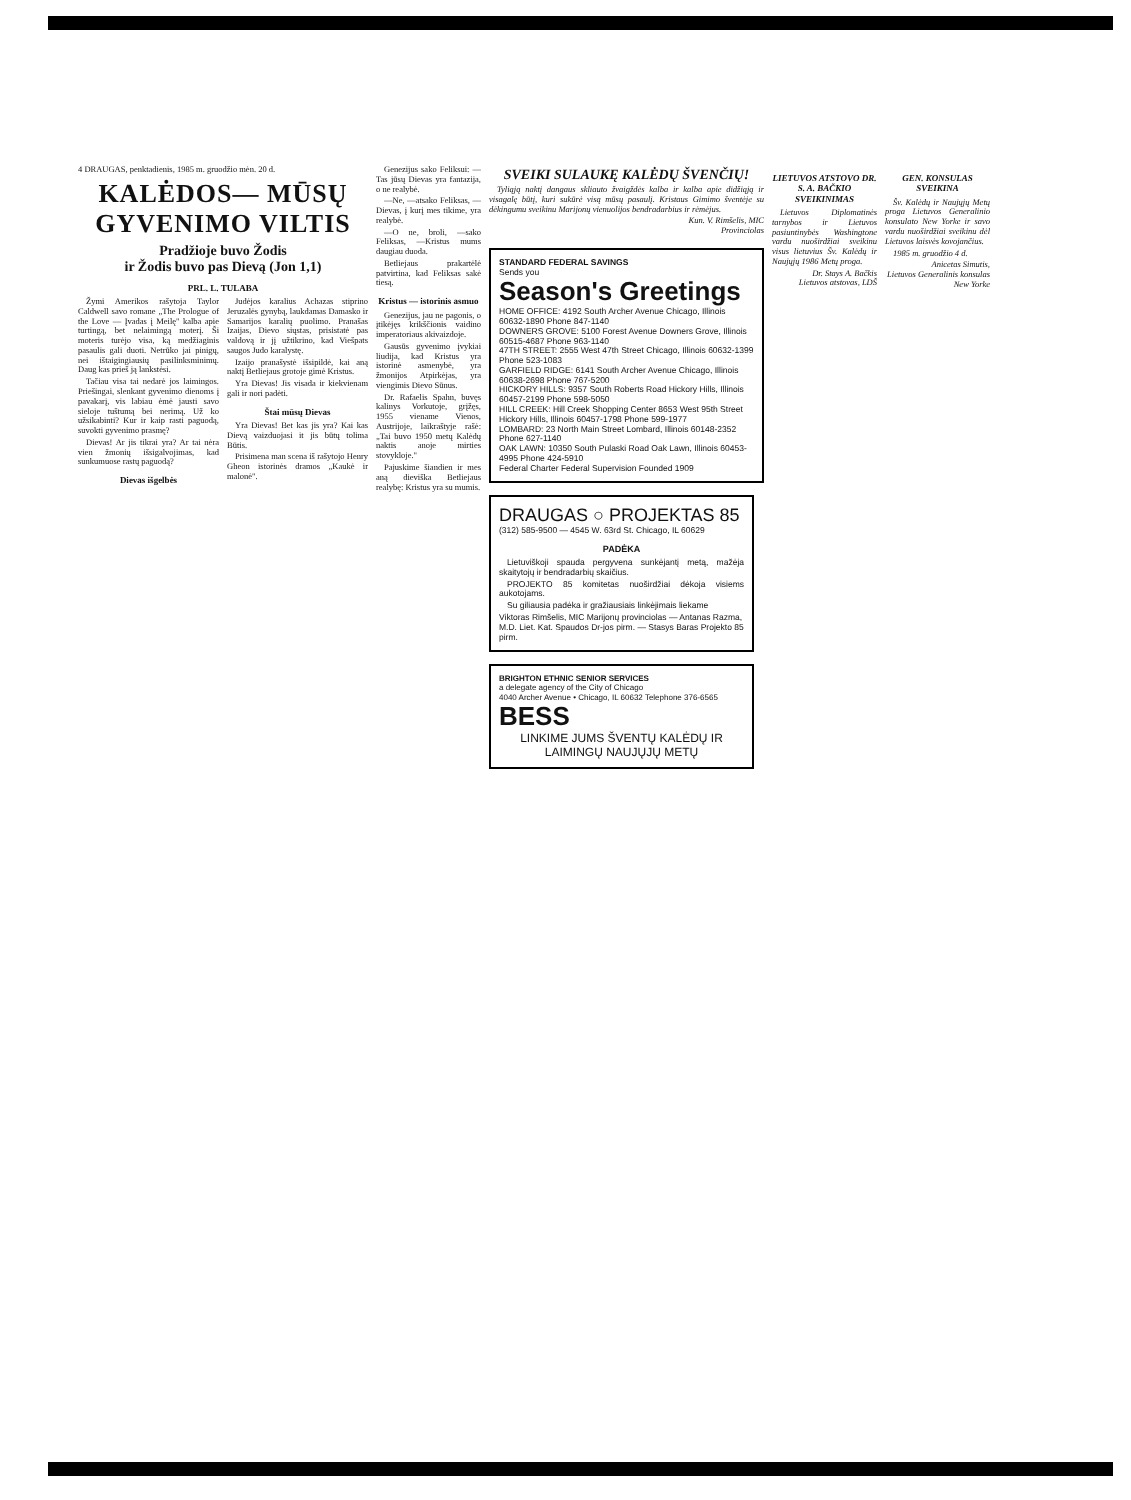4 DRAUGAS, penktadienis, 1985 m. gruodžio mėn. 20 d.
KALĖDOS— MŪSŲ GYVENIMO VILTIS
Pradžioje buvo Žodis
ir Žodis buvo pas Dievą (Jon 1,1)
PRL. L. TULABA
Žymi Amerikos rašytoja Taylor Caldwell savo romane „The Prologue of the Love — Įvadas į Meilę" kalba apie turtingą, bet nelaimingą moterį. Ši moteris turėjo visa, ką medžiaginis pasaulis gali duoti. Netrūko jai pinigų, nei ištaigingiausių pasilinksminimų. Daug kas prieš ją lankstėsi.
Tačiau visa tai nedarė jos laimingos. Priešingai, slenkant gyvenimo dienoms į pavakarį, vis labiau ėmė jausti savo sieloje tuštumą bei nerimą. Už ko užsikabinti? Kur ir kaip rasti paguodą, suvokti gyvenimo prasmę?
Dievas! Ar jis tikrai yra? Ar tai nėra vien žmonių išsigalvojimas, kad sunkumuose rastų paguodą?
Dievas išgelbės
Judėjos karalius Achazas stiprino Jeruzalės gynybą, laukdamas Damasko ir Samarijos karalių puolimo. Pranašas Izaijas, Dievo siųstas, prisistatė pas valdovą ir jį užtikrino, kad Viešpats saugos Judo karalystę.
Izaijo pranašystė išsipildė, kai aną naktį Betliejaus grotoje gimė Kristus.
Yra Dievas! Jis visada ir kiekvienam gali ir nori padėti.
Štai mūsų Dievas
Yra Dievas! Bet kas jis yra? Kai kas Dievą vaizduojasi it jis būtų tolima Būtis.
Prisimena man scena iš rašytojo Henry Gheon istorinės dramos „Kaukė ir malonė".
Genezijus sako Feliksui: — Tas jūsų Dievas yra fantazija, o ne realybė.
—Ne, —atsako Feliksas, — Dievas, į kurį mes tikime, yra realybė.
—O ne, broli, —sako Feliksas, —Kristus mums daugiau duoda.
Betliejaus prakartėlė patvirtina, kad Feliksas sakė tiesą.
Kristus — istorinis asmuo
Genezijus, jau ne pagonis, o įtikėjęs krikščionis vaidino imperatoriaus akivaizdoje.
Gausūs gyvenimo įvykiai liudija, kad Kristus yra istorinė asmenybė, yra žmonijos Atpirkėjas, yra viengimis Dievo Sūnus.
Dr. Rafaelis Spahn, buvęs kalinys Vorkutoje, grįžęs, 1955 viename Vienos, Austrijoje, laikraštyje rašė: „Tai buvo 1950 metų Kalėdų naktis anoje mirties stovykloje."
Pajuskime šiandien ir mes aną dieviška Betliejaus realybę: Kristus yra su mumis.
SVEIKI SULAUKĘ KALĖDŲ ŠVENČIŲ!
Tyliąją naktį dangaus skliauto žvaigždės kalba ir kalba apie didžiąją ir visagalę būtį, kuri sukūrė visą mūsų pasaulį. Kristaus Gimimo šventėje su dėkingumu sveikinu Marijonų vienuolijos bendradarbius ir rėmėjus.
Kun. V. Rimšelis, MIC
Provinciolas
STANDARD FEDERAL SAVINGS
Sends you
Season's Greetings
HOME OFFICE: 4192 South Archer Avenue Chicago, Illinois 60632-1890 Phone 847-1140
DOWNERS GROVE: 5100 Forest Avenue Downers Grove, Illinois 60515-4687 Phone 963-1140
47TH STREET: 2555 West 47th Street Chicago, Illinois 60632-1399 Phone 523-1083
GARFIELD RIDGE: 6141 South Archer Avenue Chicago, Illinois 60638-2698 Phone 767-5200
HICKORY HILLS: 9357 South Roberts Road Hickory Hills, Illinois 60457-2199 Phone 598-5050
HILL CREEK: Hill Creek Shopping Center 8653 West 95th Street Hickory Hills, Illinois 60457-1798 Phone 599-1977
LOMBARD: 23 North Main Street Lombard, Illinois 60148-2352 Phone 627-1140
OAK LAWN: 10350 South Pulaski Road Oak Lawn, Illinois 60453-4995 Phone 424-5910
Federal Charter Federal Supervision Founded 1909
DRAUGAS ○ PROJEKTAS 85
(312) 585-9500 — 4545 W. 63rd St. Chicago, IL 60629
PADĖKA
Lietuviškoji spauda pergyvena sunkėjantį metą, mažėja skaitytojų ir bendradarbių skaičius.
PROJEKTO 85 komitetas nuoširdžiai dėkoja visiems aukotojams.
Su giliausia padėka ir gražiausiais linkėjimais liekame
Viktoras Rimšelis, MIC Marijonų provinciolas — Antanas Razma, M.D. Liet. Kat. Spaudos Dr-jos pirm. — Stasys Baras Projekto 85 pirm.
BRIGHTON ETHNIC SENIOR SERVICES
a delegate agency of the City of Chicago
4040 Archer Avenue • Chicago, IL 60632 Telephone 376-6565
BESS
LINKIME JUMS ŠVENTŲ KALĖDŲ IR LAIMINGŲ NAUJŲJŲ METŲ
LIETUVOS ATSTOVO DR. S. A. BAČKIO SVEIKINIMAS
Lietuvos Diplomatinės tarnybos ir Lietuvos pasiuntinybės Washingtone vardu nuoširdžiai sveikinu visus lietuvius Šv. Kalėdų ir Naujųjų 1986 Metų proga.
Dr. Stays A. Bačkis
Lietuvos atstovas, LDŠ
GEN. KONSULAS SVEIKINA
Šv. Kalėdų ir Naujųjų Metų proga Lietuvos Generalinio konsulato New Yorke ir savo vardu nuoširdžiai sveikinu dėl Lietuvos laisvės kovojančius.
1985 m. gruodžio 4 d.
Anicetas Simutis,
Lietuvos Generalinis konsulas New Yorke